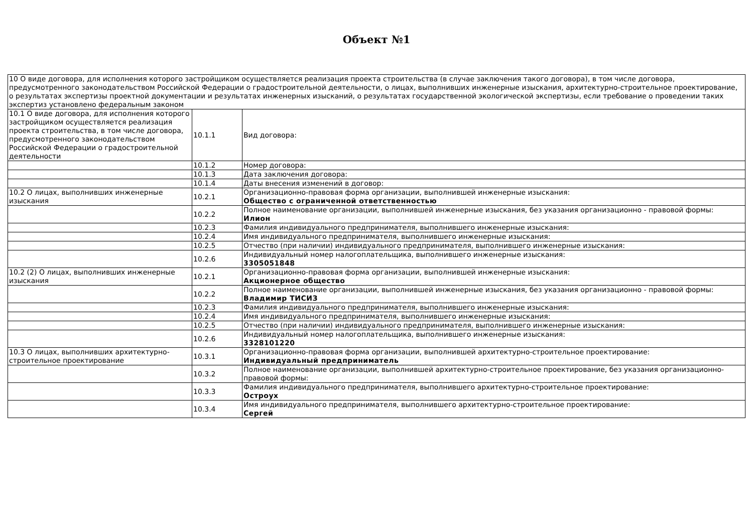Объект №1
| 10 О виде договора, для исполнения которого застройщиком осуществляется реализация проекта строительства (в случае заключения такого договора), в том числе договора, предусмотренного законодательством Российской Федерации о градостроительной деятельности, о лицах, выполнивших инженерные изыскания, архитектурно-строительное проектирование, о результатах экспертизы проектной документации и результатах инженерных изысканий, о результатах государственной экологической экспертизы, если требование о проведении таких экспертиз установлено федеральным законом | | |
| 10.1 О виде договора, для исполнения которого застройщиком осуществляется реализация проекта строительства, в том числе договора, предусмотренного законодательством Российской Федерации о градостроительной деятельности | 10.1.1 | Вид договора: |
| | 10.1.2 | Номер договора: |
| | 10.1.3 | Дата заключения договора: |
| | 10.1.4 | Даты внесения изменений в договор: |
| 10.2 О лицах, выполнивших инженерные изыскания | 10.2.1 | Организационно-правовая форма организации, выполнившей инженерные изыскания: Общество с ограниченной ответственностью |
| | 10.2.2 | Полное наименование организации, выполнившей инженерные изыскания, без указания организационно - правовой формы: Илион |
| | 10.2.3 | Фамилия индивидуального предпринимателя, выполнившего инженерные изыскания: |
| | 10.2.4 | Имя индивидуального предпринимателя, выполнившего инженерные изыскания: |
| | 10.2.5 | Отчество (при наличии) индивидуального предпринимателя, выполнившего инженерные изыскания: |
| | 10.2.6 | Индивидуальный номер налогоплательщика, выполнившего инженерные изыскания: 3305051848 |
| 10.2 (2) О лицах, выполнивших инженерные изыскания | 10.2.1 | Организационно-правовая форма организации, выполнившей инженерные изыскания: Акционерное общество |
| | 10.2.2 | Полное наименование организации, выполнившей инженерные изыскания, без указания организационно - правовой формы: Владимир ТИСИЗ |
| | 10.2.3 | Фамилия индивидуального предпринимателя, выполнившего инженерные изыскания: |
| | 10.2.4 | Имя индивидуального предпринимателя, выполнившего инженерные изыскания: |
| | 10.2.5 | Отчество (при наличии) индивидуального предпринимателя, выполнившего инженерные изыскания: |
| | 10.2.6 | Индивидуальный номер налогоплательщика, выполнившего инженерные изыскания: 3328101220 |
| 10.3 О лицах, выполнивших архитектурно-строительное проектирование | 10.3.1 | Организационно-правовая форма организации, выполнившей архитектурно-строительное проектирование: Индивидуальный предприниматель |
| | 10.3.2 | Полное наименование организации, выполнившей архитектурно-строительное проектирование, без указания организационно-правовой формы: |
| | 10.3.3 | Фамилия индивидуального предпринимателя, выполнившего архитектурно-строительное проектирование: Остроух |
| | 10.3.4 | Имя индивидуального предпринимателя, выполнившего архитектурно-строительное проектирование: Сергей |